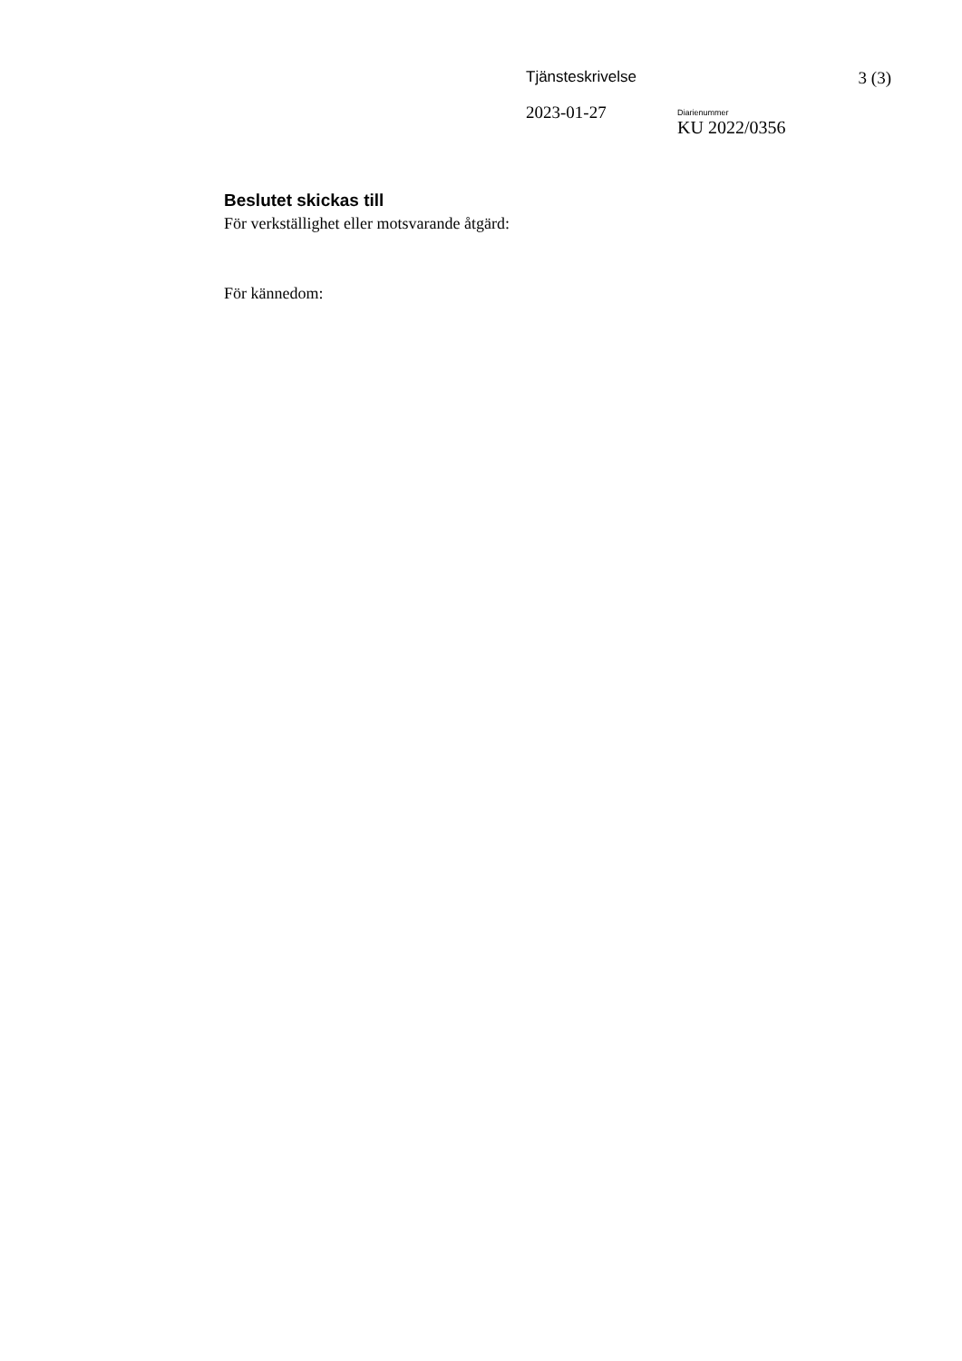Tjänsteskrivelse 3 (3)
2023-01-27
Diarienummer
KU 2022/0356
Beslutet skickas till
För verkställighet eller motsvarande åtgärd:
För kännedom: